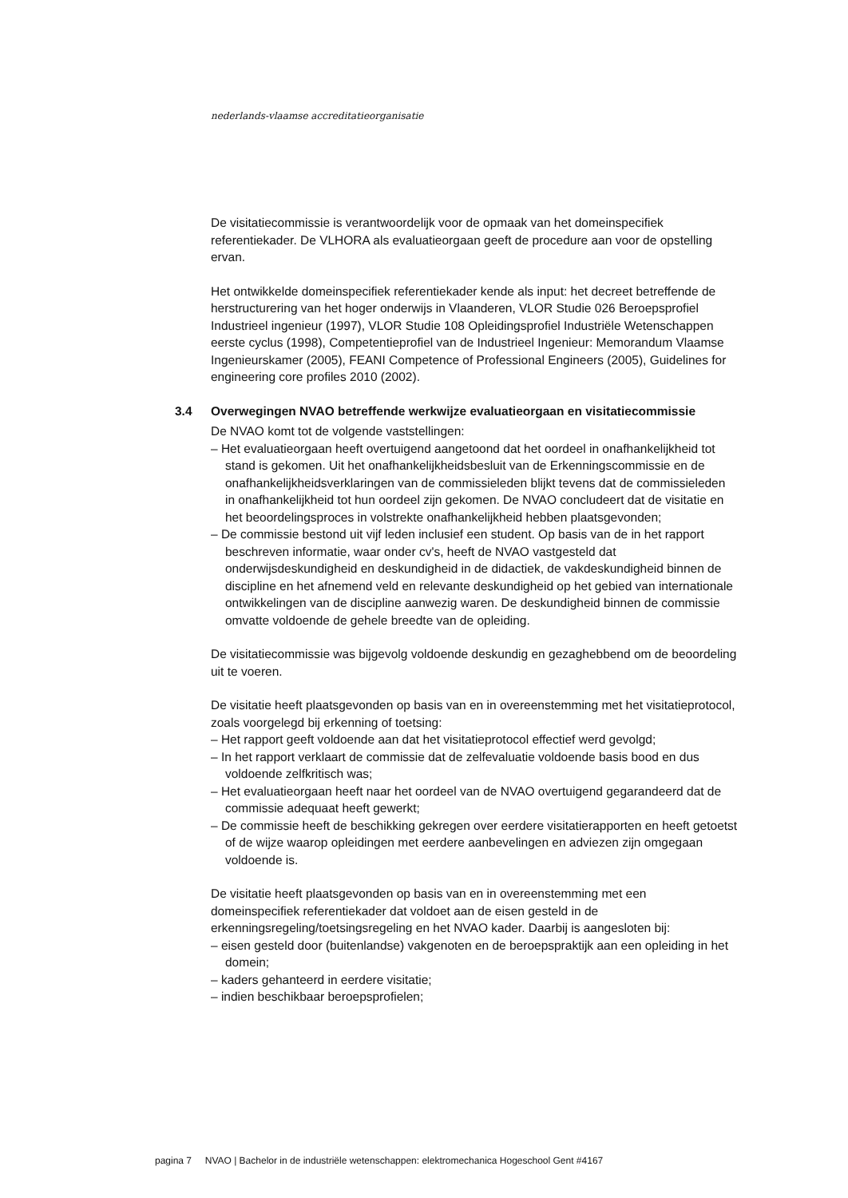nederlands-vlaamse accreditatieorganisatie
De visitatiecommissie is verantwoordelijk voor de opmaak van het domeinspecifiek referentiekader. De VLHORA als evaluatieorgaan geeft de procedure aan voor de opstelling ervan.
Het ontwikkelde domeinspecifiek referentiekader kende als input: het decreet betreffende de herstructurering van het hoger onderwijs in Vlaanderen, VLOR Studie 026 Beroepsprofiel Industrieel ingenieur (1997), VLOR Studie 108 Opleidingsprofiel Industriële Wetenschappen eerste cyclus (1998), Competentieprofiel van de Industrieel Ingenieur: Memorandum Vlaamse Ingenieurskamer (2005), FEANI Competence of Professional Engineers (2005), Guidelines for engineering core profiles 2010 (2002).
3.4 Overwegingen NVAO betreffende werkwijze evaluatieorgaan en visitatiecommissie
De NVAO komt tot de volgende vaststellingen:
– Het evaluatieorgaan heeft overtuigend aangetoond dat het oordeel in onafhankelijkheid tot stand is gekomen. Uit het onafhankelijkheidsbesluit van de Erkenningscommissie en de onafhankelijkheidsverklaringen van de commissieleden blijkt tevens dat de commissieleden in onafhankelijkheid tot hun oordeel zijn gekomen. De NVAO concludeert dat de visitatie en het beoordelingsproces in volstrekte onafhankelijkheid hebben plaatsgevonden;
– De commissie bestond uit vijf leden inclusief een student. Op basis van de in het rapport beschreven informatie, waar onder cv's, heeft de NVAO vastgesteld dat onderwijsdeskundigheid en deskundigheid in de didactiek, de vakdeskundigheid binnen de discipline en het afnemend veld en relevante deskundigheid op het gebied van internationale ontwikkelingen van de discipline aanwezig waren. De deskundigheid binnen de commissie omvatte voldoende de gehele breedte van de opleiding.
De visitatiecommissie was bijgevolg voldoende deskundig en gezaghebbend om de beoordeling uit te voeren.
De visitatie heeft plaatsgevonden op basis van en in overeenstemming met het visitatieprotocol, zoals voorgelegd bij erkenning of toetsing:
– Het rapport geeft voldoende aan dat het visitatieprotocol effectief werd gevolgd;
– In het rapport verklaart de commissie dat de zelfevaluatie voldoende basis bood en dus voldoende zelfkritisch was;
– Het evaluatieorgaan heeft naar het oordeel van de NVAO overtuigend gegarandeerd dat de commissie adequaat heeft gewerkt;
– De commissie heeft de beschikking gekregen over eerdere visitatierapporten en heeft getoetst of de wijze waarop opleidingen met eerdere aanbevelingen en adviezen zijn omgegaan voldoende is.
De visitatie heeft plaatsgevonden op basis van en in overeenstemming met een domeinspecifiek referentiekader dat voldoet aan de eisen gesteld in de erkenningsregeling/toetsingsregeling en het NVAO kader. Daarbij is aangesloten bij:
– eisen gesteld door (buitenlandse) vakgenoten en de beroepspraktijk aan een opleiding in het domein;
– kaders gehanteerd in eerdere visitatie;
– indien beschikbaar beroepsprofielen;
pagina 7 NVAO | Bachelor in de industriële wetenschappen: elektromechanica Hogeschool Gent #4167